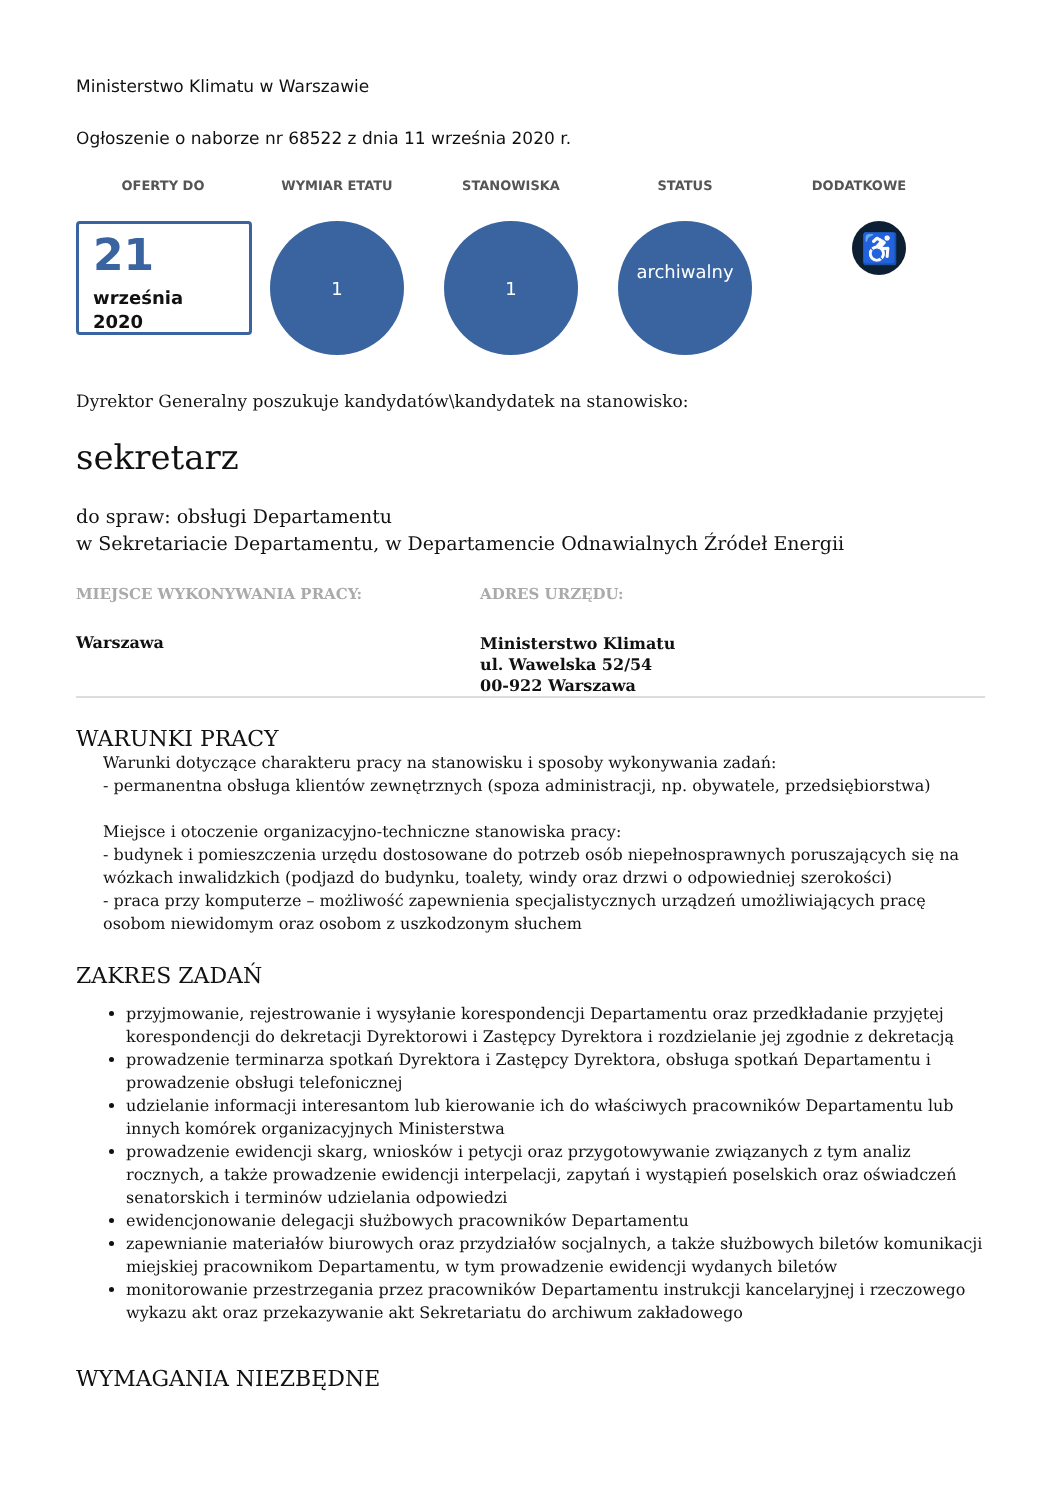Ministerstwo Klimatu w Warszawie
Ogłoszenie o naborze nr 68522 z dnia 11 września 2020 r.
OFERTY DO WYMIAR ETATU STANOWISKA STATUS DODATKOWE
21
września
2020
1 1
archiwalny
♿
Dyrektor Generalny poszukuje kandydatów\kandydatek na stanowisko:
sekretarz
do spraw: obsługi Departamentu
w Sekretariacie Departamentu, w Departamencie Odnawialnych Źródeł Energii
MIEJSCE WYKONYWANIA PRACY:
Warszawa
ADRES URZĘDU:
Ministerstwo Klimatu
ul. Wawelska 52/54
00-922 Warszawa
WARUNKI PRACY
Warunki dotyczące charakteru pracy na stanowisku i sposoby wykonywania zadań:
- permanentna obsługa klientów zewnętrznych (spoza administracji, np. obywatele, przedsiębiorstwa)
Miejsce i otoczenie organizacyjno-techniczne stanowiska pracy:
- budynek i pomieszczenia urzędu dostosowane do potrzeb osób niepełnosprawnych poruszających się na wózkach inwalidzkich (podjazd do budynku, toalety, windy oraz drzwi o odpowiedniej szerokości)
- praca przy komputerze – możliwość zapewnienia specjalistycznych urządzeń umożliwiających pracę osobom niewidomym oraz osobom z uszkodzonym słuchem
ZAKRES ZADAŃ
przyjmowanie, rejestrowanie i wysyłanie korespondencji Departamentu oraz przedkładanie przyjętej korespondencji do dekretacji Dyrektorowi i Zastępcy Dyrektora i rozdzielanie jej zgodnie z dekretacją
prowadzenie terminarza spotkań Dyrektora i Zastępcy Dyrektora, obsługa spotkań Departamentu i prowadzenie obsługi telefonicznej
udzielanie informacji interesantom lub kierowanie ich do właściwych pracowników Departamentu lub innych komórek organizacyjnych Ministerstwa
prowadzenie ewidencji skarg, wniosków i petycji oraz przygotowywanie związanych z tym analiz rocznych, a także prowadzenie ewidencji interpelacji, zapytań i wystąpień poselskich oraz oświadczeń senatorskich i terminów udzielania odpowiedzi
ewidencjonowanie delegacji służbowych pracowników Departamentu
zapewnianie materiałów biurowych oraz przydziałów socjalnych, a także służbowych biletów komunikacji miejskiej pracownikom Departamentu, w tym prowadzenie ewidencji wydanych biletów
monitorowanie przestrzegania przez pracowników Departamentu instrukcji kancelaryjnej i rzeczowego wykazu akt oraz przekazywanie akt Sekretariatu do archiwum zakładowego
WYMAGANIA NIEZBĘDNE